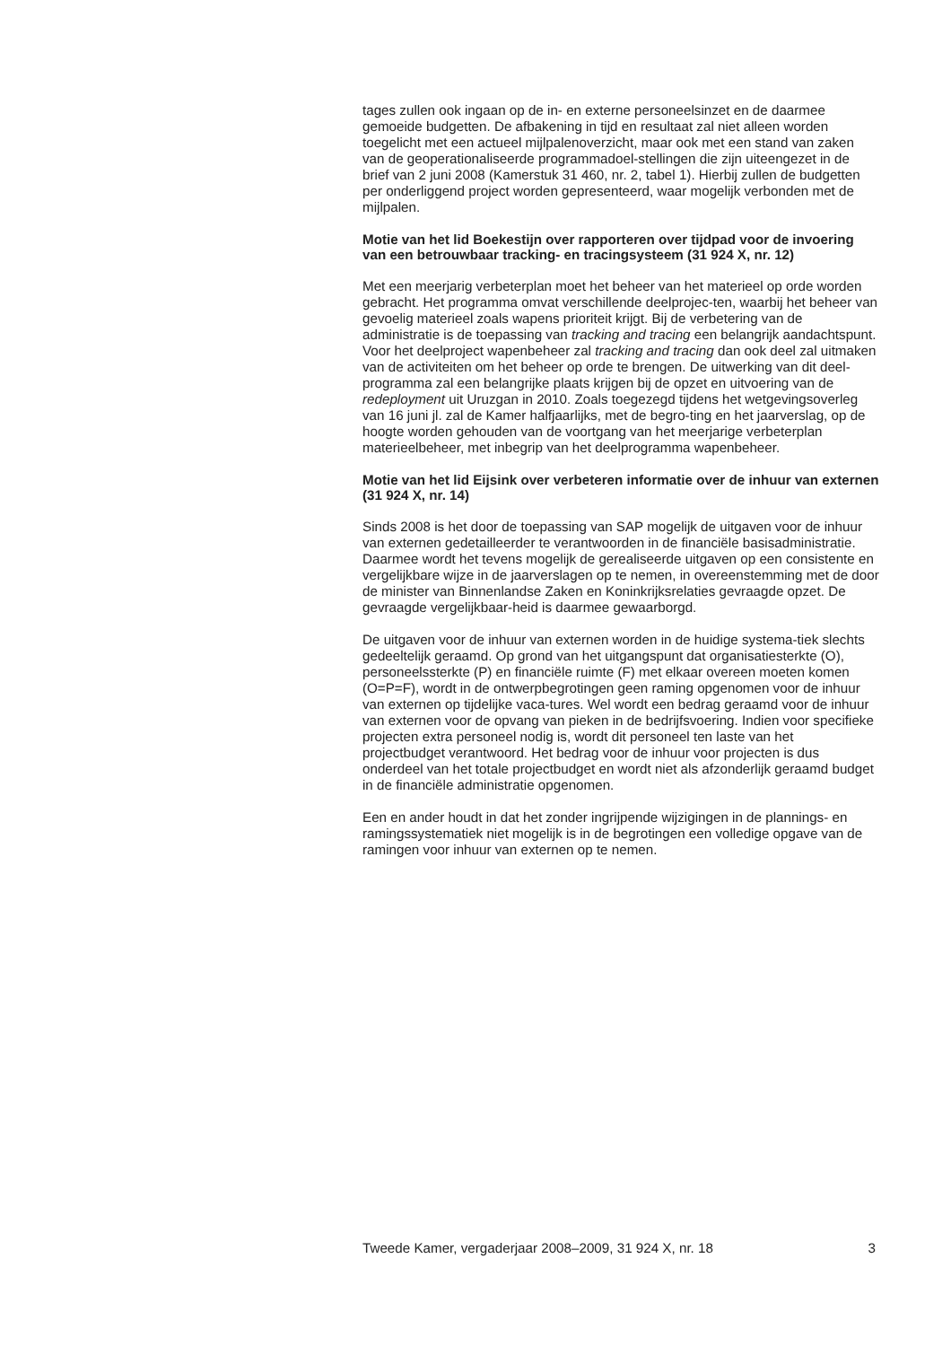tages zullen ook ingaan op de in- en externe personeelsinzet en de daarmee gemoeide budgetten. De afbakening in tijd en resultaat zal niet alleen worden toegelicht met een actueel mijlpalenoverzicht, maar ook met een stand van zaken van de geoperationaliseerde programmadoel-stellingen die zijn uiteengezet in de brief van 2 juni 2008 (Kamerstuk 31 460, nr. 2, tabel 1). Hierbij zullen de budgetten per onderliggend project worden gepresenteerd, waar mogelijk verbonden met de mijlpalen.
Motie van het lid Boekestijn over rapporteren over tijdpad voor de invoering van een betrouwbaar tracking- en tracingsysteem (31 924 X, nr. 12)
Met een meerjarig verbeterplan moet het beheer van het materieel op orde worden gebracht. Het programma omvat verschillende deelprojec-ten, waarbij het beheer van gevoelig materieel zoals wapens prioriteit krijgt. Bij de verbetering van de administratie is de toepassing van tracking and tracing een belangrijk aandachtspunt. Voor het deelproject wapenbeheer zal tracking and tracing dan ook deel zal uitmaken van de activiteiten om het beheer op orde te brengen. De uitwerking van dit deel-programma zal een belangrijke plaats krijgen bij de opzet en uitvoering van de redeployment uit Uruzgan in 2010. Zoals toegezegd tijdens het wetgevingsoverleg van 16 juni jl. zal de Kamer halfjaarlijks, met de begro-ting en het jaarverslag, op de hoogte worden gehouden van de voortgang van het meerjarige verbeterplan materieelbeheer, met inbegrip van het deelprogramma wapenbeheer.
Motie van het lid Eijsink over verbeteren informatie over de inhuur van externen (31 924 X, nr. 14)
Sinds 2008 is het door de toepassing van SAP mogelijk de uitgaven voor de inhuur van externen gedetailleerder te verantwoorden in de financiële basisadministratie. Daarmee wordt het tevens mogelijk de gerealiseerde uitgaven op een consistente en vergelijkbare wijze in de jaarverslagen op te nemen, in overeenstemming met de door de minister van Binnenlandse Zaken en Koninkrijksrelaties gevraagde opzet. De gevraagde vergelijkbaar-heid is daarmee gewaarborgd.
De uitgaven voor de inhuur van externen worden in de huidige systema-tiek slechts gedeeltelijk geraamd. Op grond van het uitgangspunt dat organisatiesterkte (O), personeelssterkte (P) en financiële ruimte (F) met elkaar overeen moeten komen (O=P=F), wordt in de ontwerpbegrotingen geen raming opgenomen voor de inhuur van externen op tijdelijke vaca-tures. Wel wordt een bedrag geraamd voor de inhuur van externen voor de opvang van pieken in de bedrijfsvoering. Indien voor specifieke projecten extra personeel nodig is, wordt dit personeel ten laste van het projectbudget verantwoord. Het bedrag voor de inhuur voor projecten is dus onderdeel van het totale projectbudget en wordt niet als afzonderlijk geraamd budget in de financiële administratie opgenomen.
Een en ander houdt in dat het zonder ingrijpende wijzigingen in de plannings- en ramingssystematiek niet mogelijk is in de begrotingen een volledige opgave van de ramingen voor inhuur van externen op te nemen.
Tweede Kamer, vergaderjaar 2008–2009, 31 924 X, nr. 18 3